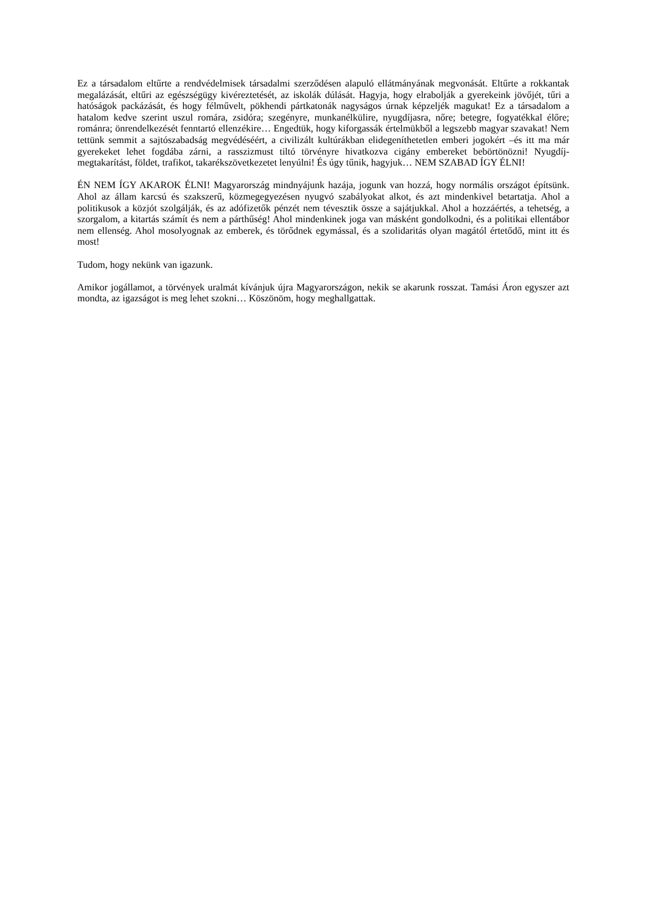Ez a társadalom eltűrte a rendvédelmisek társadalmi szerződésen alapuló ellátmányának megvonását. Eltűrte a rokkantak megalázását, eltűri az egészségügy kivéreztetését, az iskolák dúlását. Hagyja, hogy elrabolják a gyerekeink jövőjét, tűri a hatóságok packázását, és hogy félművelt, pökhendi pártkatonák nagyságos úrnak képzeljék magukat! Ez a társadalom a hatalom kedve szerint uszul romára, zsidóra; szegényre, munkanélkülire, nyugdíjasra, nőre; betegre, fogyatékkal élőre; románra; önrendelkezését fenntartó ellenzékire… Engedtük, hogy kiforgassák értelmükből a legszebb magyar szavakat! Nem tettünk semmit a sajtószabadság megvédéséért, a civilizált kultúrákban elidegeníthetetlen emberi jogokért –és itt ma már gyerekeket lehet fogdába zárni, a rasszizmust tiltó törvényre hivatkozva cigány embereket bebörtönözni! Nyugdíj-megtakarítást, földet, trafikot, takarékszövetkezetet lenyúlni! És úgy tűnik, hagyjuk… NEM SZABAD ÍGY ÉLNI!
ÉN NEM ÍGY AKAROK ÉLNI! Magyarország mindnyájunk hazája, jogunk van hozzá, hogy normális országot építsünk. Ahol az állam karcsú és szakszerű, közmegegyezésen nyugvó szabályokat alkot, és azt mindenkivel betartatja. Ahol a politikusok a közjót szolgálják, és az adófizetők pénzét nem tévesztik össze a sajátjukkal. Ahol a hozzáértés, a tehetség, a szorgalom, a kitartás számít és nem a párthűség! Ahol mindenkinek joga van másként gondolkodni, és a politikai ellentábor nem ellenség. Ahol mosolyognak az emberek, és törődnek egymással, és a szolidaritás olyan magától értetődő, mint itt és most!
Tudom, hogy nekünk van igazunk.
Amikor jogállamot, a törvények uralmát kívánjuk újra Magyarországon, nekik se akarunk rosszat. Tamási Áron egyszer azt mondta, az igazságot is meg lehet szokni… Köszönöm, hogy meghallgattak.